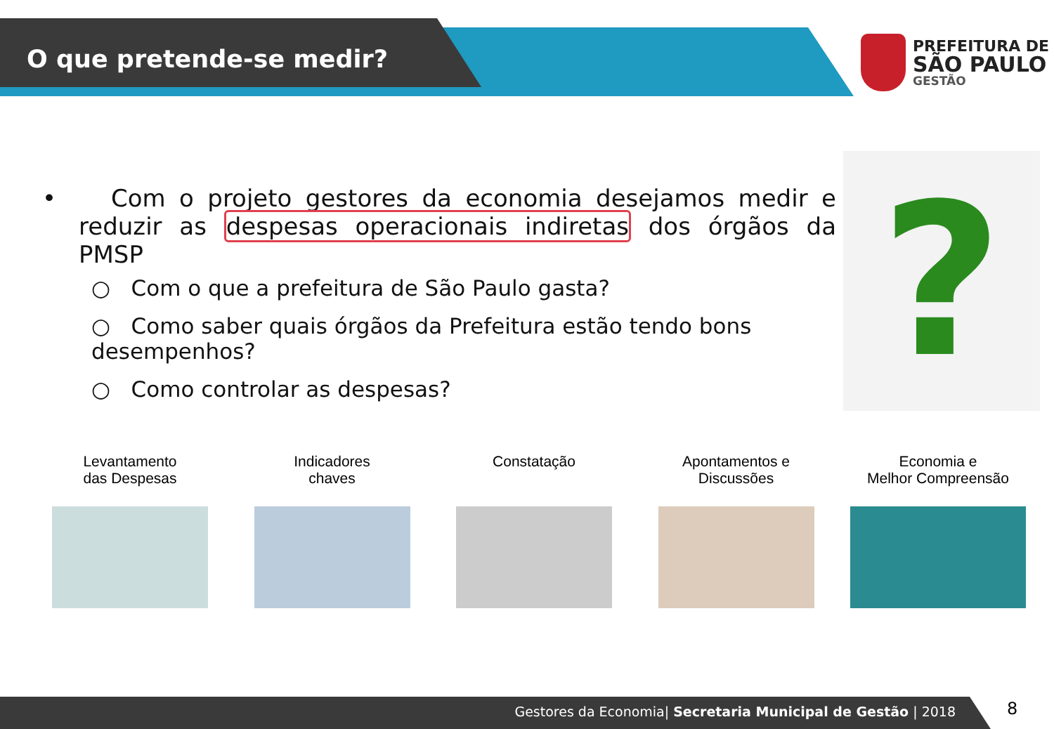O que pretende-se medir?
PREFEITURA DE
SÃO PAULO
GESTÃO
• Com o projeto gestores da economia desejamos medir e reduzir as despesas operacionais indiretas dos órgãos da PMSP
○ Com o que a prefeitura de São Paulo gasta?
○ Como saber quais órgãos da Prefeitura estão tendo bons desempenhos?
○ Como controlar as despesas?
?
Levantamento
das Despesas
Indicadores
chaves
Constatação
Apontamentos e
Discussões
Economia e
Melhor Compreensão
Gestores da Economia| Secretaria Municipal de Gestão | 2018 8